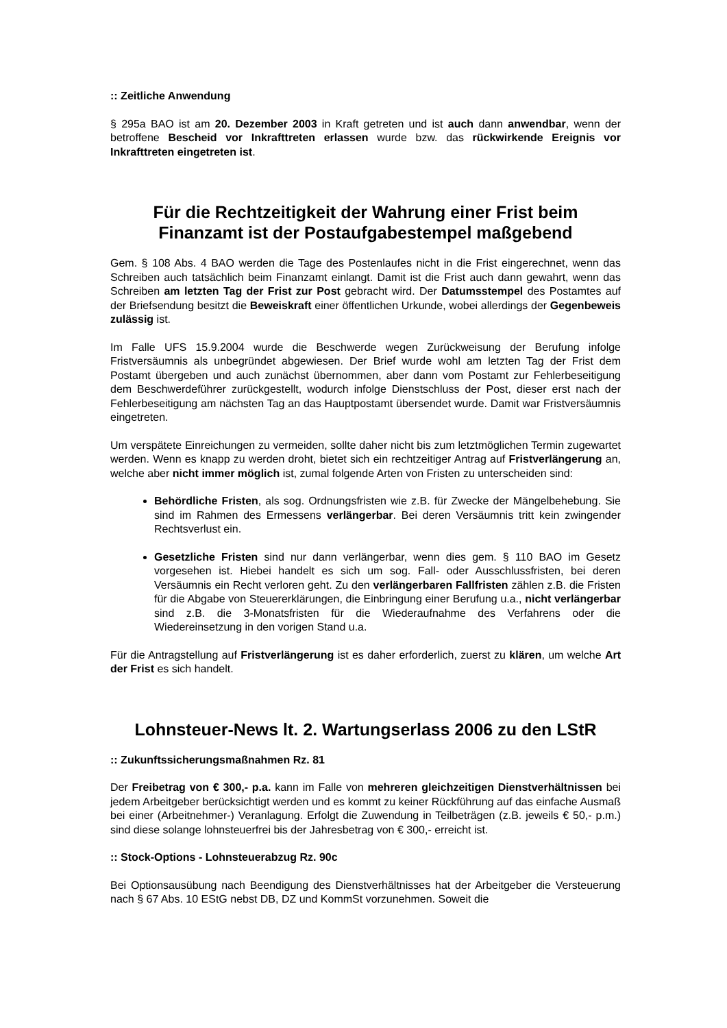:: Zeitliche Anwendung
§ 295a BAO ist am 20. Dezember 2003 in Kraft getreten und ist auch dann anwendbar, wenn der betroffene Bescheid vor Inkrafttreten erlassen wurde bzw. das rückwirkende Ereignis vor Inkrafttreten eingetreten ist.
Für die Rechtzeitigkeit der Wahrung einer Frist beim Finanzamt ist der Postaufgabestempel maßgebend
Gem. § 108 Abs. 4 BAO werden die Tage des Postenlaufes nicht in die Frist eingerechnet, wenn das Schreiben auch tatsächlich beim Finanzamt einlangt. Damit ist die Frist auch dann gewahrt, wenn das Schreiben am letzten Tag der Frist zur Post gebracht wird. Der Datumsstempel des Postamtes auf der Briefsendung besitzt die Beweiskraft einer öffentlichen Urkunde, wobei allerdings der Gegenbeweis zulässig ist.
Im Falle UFS 15.9.2004 wurde die Beschwerde wegen Zurückweisung der Berufung infolge Fristversäumnis als unbegründet abgewiesen. Der Brief wurde wohl am letzten Tag der Frist dem Postamt übergeben und auch zunächst übernommen, aber dann vom Postamt zur Fehlerbeseitigung dem Beschwerdeführer zurückgestellt, wodurch infolge Dienstschluss der Post, dieser erst nach der Fehlerbeseitigung am nächsten Tag an das Hauptpostamt übersendet wurde. Damit war Fristversäumnis eingetreten.
Um verspätete Einreichungen zu vermeiden, sollte daher nicht bis zum letztmöglichen Termin zugewartet werden. Wenn es knapp zu werden droht, bietet sich ein rechtzeitiger Antrag auf Fristverlängerung an, welche aber nicht immer möglich ist, zumal folgende Arten von Fristen zu unterscheiden sind:
Behördliche Fristen, als sog. Ordnungsfristen wie z.B. für Zwecke der Mängelbehebung. Sie sind im Rahmen des Ermessens verlängerbar. Bei deren Versäumnis tritt kein zwingender Rechtsverlust ein.
Gesetzliche Fristen sind nur dann verlängerbar, wenn dies gem. § 110 BAO im Gesetz vorgesehen ist. Hiebei handelt es sich um sog. Fall- oder Ausschlussfristen, bei deren Versäumnis ein Recht verloren geht. Zu den verlängerbaren Fallfristen zählen z.B. die Fristen für die Abgabe von Steuererklärungen, die Einbringung einer Berufung u.a., nicht verlängerbar sind z.B. die 3-Monatsfristen für die Wiederaufnahme des Verfahrens oder die Wiedereinsetzung in den vorigen Stand u.a.
Für die Antragstellung auf Fristverlängerung ist es daher erforderlich, zuerst zu klären, um welche Art der Frist es sich handelt.
Lohnsteuer-News lt. 2. Wartungserlass 2006 zu den LStR
:: Zukunftssicherungsmaßnahmen Rz. 81
Der Freibetrag von € 300,- p.a. kann im Falle von mehreren gleichzeitigen Dienstverhältnissen bei jedem Arbeitgeber berücksichtigt werden und es kommt zu keiner Rückführung auf das einfache Ausmaß bei einer (Arbeitnehmer-) Veranlagung. Erfolgt die Zuwendung in Teilbeträgen (z.B. jeweils € 50,- p.m.) sind diese solange lohnsteuerfrei bis der Jahresbetrag von € 300,- erreicht ist.
:: Stock-Options - Lohnsteuerabzug Rz. 90c
Bei Optionsausübung nach Beendigung des Dienstverhältnisses hat der Arbeitgeber die Versteuerung nach § 67 Abs. 10 EStG nebst DB, DZ und KommSt vorzunehmen. Soweit die